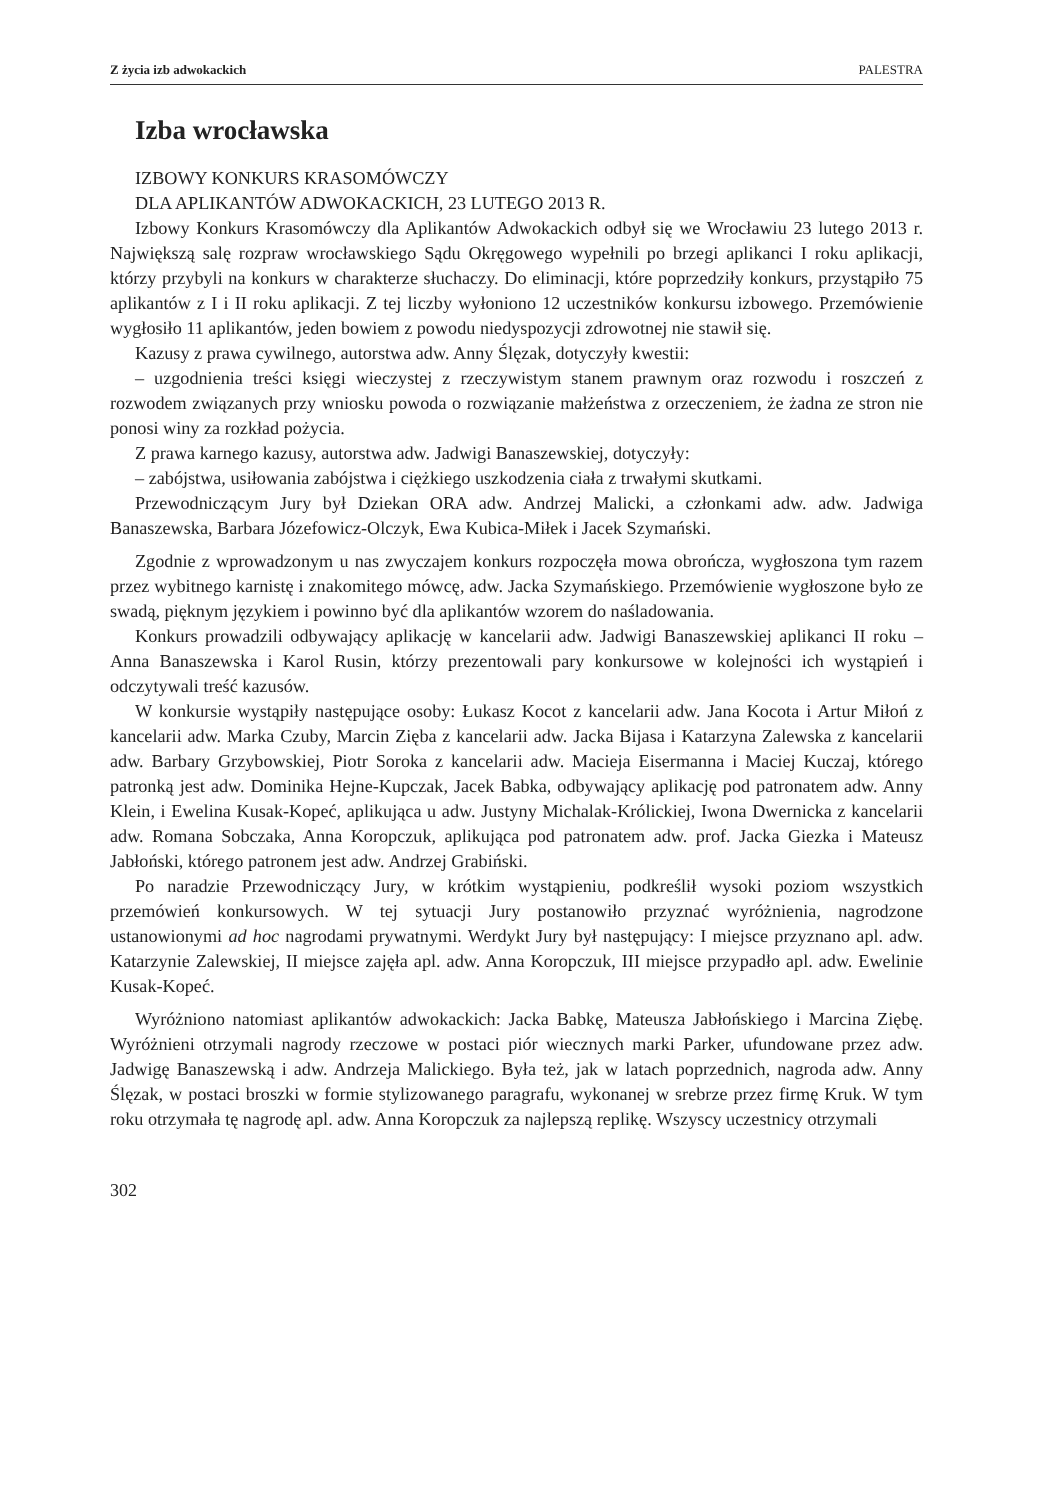Z życia izb adwokackich PALESTRA
Izba wrocławska
IZBOWY KONKURS KRASOMÓWCZY
DLA APLIKANTÓW ADWOKACKICH, 23 LUTEGO 2013 R.
Izbowy Konkurs Krasomówczy dla Aplikantów Adwokackich odbył się we Wrocławiu 23 lutego 2013 r. Największą salę rozpraw wrocławskiego Sądu Okręgowego wypełnili po brzegi aplikanci I roku aplikacji, którzy przybyli na konkurs w charakterze słuchaczy. Do eliminacji, które poprzedziły konkurs, przystąpiło 75 aplikantów z I i II roku aplikacji. Z tej liczby wyłoniono 12 uczestników konkursu izbowego. Przemówienie wygłosiło 11 aplikantów, jeden bowiem z powodu niedyspozycji zdrowotnej nie stawił się.
Kazusy z prawa cywilnego, autorstwa adw. Anny Ślęzak, dotyczyły kwestii:
– uzgodnienia treści księgi wieczystej z rzeczywistym stanem prawnym oraz rozwodu i roszczeń z rozwodem związanych przy wniosku powoda o rozwiązanie małżeństwa z orzeczeniem, że żadna ze stron nie ponosi winy za rozkład pożycia.
Z prawa karnego kazusy, autorstwa adw. Jadwigi Banaszewskiej, dotyczyły:
– zabójstwa, usiłowania zabójstwa i ciężkiego uszkodzenia ciała z trwałymi skutkami.
Przewodniczącym Jury był Dziekan ORA adw. Andrzej Malicki, a członkami adw. adw. Jadwiga Banaszewska, Barbara Józefowicz-Olczyk, Ewa Kubica-Miłek i Jacek Szymański.
Zgodnie z wprowadzonym u nas zwyczajem konkurs rozpoczęła mowa obrończa, wygłoszona tym razem przez wybitnego karnistę i znakomitego mówcę, adw. Jacka Szymańskiego. Przemówienie wygłoszone było ze swadą, pięknym językiem i powinno być dla aplikantów wzorem do naśladowania.
Konkurs prowadzili odbywający aplikację w kancelarii adw. Jadwigi Banaszewskiej aplikanci II roku – Anna Banaszewska i Karol Rusin, którzy prezentowali pary konkursowe w kolejności ich wystąpień i odczytywali treść kazusów.
W konkursie wystąpiły następujące osoby: Łukasz Kocot z kancelarii adw. Jana Kocota i Artur Miłoń z kancelarii adw. Marka Czuby, Marcin Zięba z kancelarii adw. Jacka Bijasa i Katarzyna Zalewska z kancelarii adw. Barbary Grzybowskiej, Piotr Soroka z kancelarii adw. Macieja Eisermanna i Maciej Kuczaj, którego patronką jest adw. Dominika Hejne-Kupczak, Jacek Babka, odbywający aplikację pod patronatem adw. Anny Klein, i Ewelina Kusak-Kopeć, aplikująca u adw. Justyny Michalak-Królickiej, Iwona Dwernicka z kancelarii adw. Romana Sobczaka, Anna Koropczuk, aplikująca pod patronatem adw. prof. Jacka Giezka i Mateusz Jabłoński, którego patronem jest adw. Andrzej Grabiński.
Po naradzie Przewodniczący Jury, w krótkim wystąpieniu, podkreślił wysoki poziom wszystkich przemówień konkursowych. W tej sytuacji Jury postanowiło przyznać wyróżnienia, nagrodzone ustanowionymi ad hoc nagrodami prywatnymi. Werdykt Jury był następujący: I miejsce przyznano apl. adw. Katarzynie Zalewskiej, II miejsce zajęła apl. adw. Anna Koropczuk, III miejsce przypadło apl. adw. Ewelinie Kusak-Kopeć.
Wyróżniono natomiast aplikantów adwokackich: Jacka Babkę, Mateusza Jabłońskiego i Marcina Ziębę. Wyróżnieni otrzymali nagrody rzeczowe w postaci piór wiecznych marki Parker, ufundowane przez adw. Jadwigę Banaszewską i adw. Andrzeja Malickiego. Była też, jak w latach poprzednich, nagroda adw. Anny Ślęzak, w postaci broszki w formie stylizowanego paragrafu, wykonanej w srebrze przez firmę Kruk. W tym roku otrzymała tę nagrodę apl. adw. Anna Koropczuk za najlepszą replikę. Wszyscy uczestnicy otrzymali
302